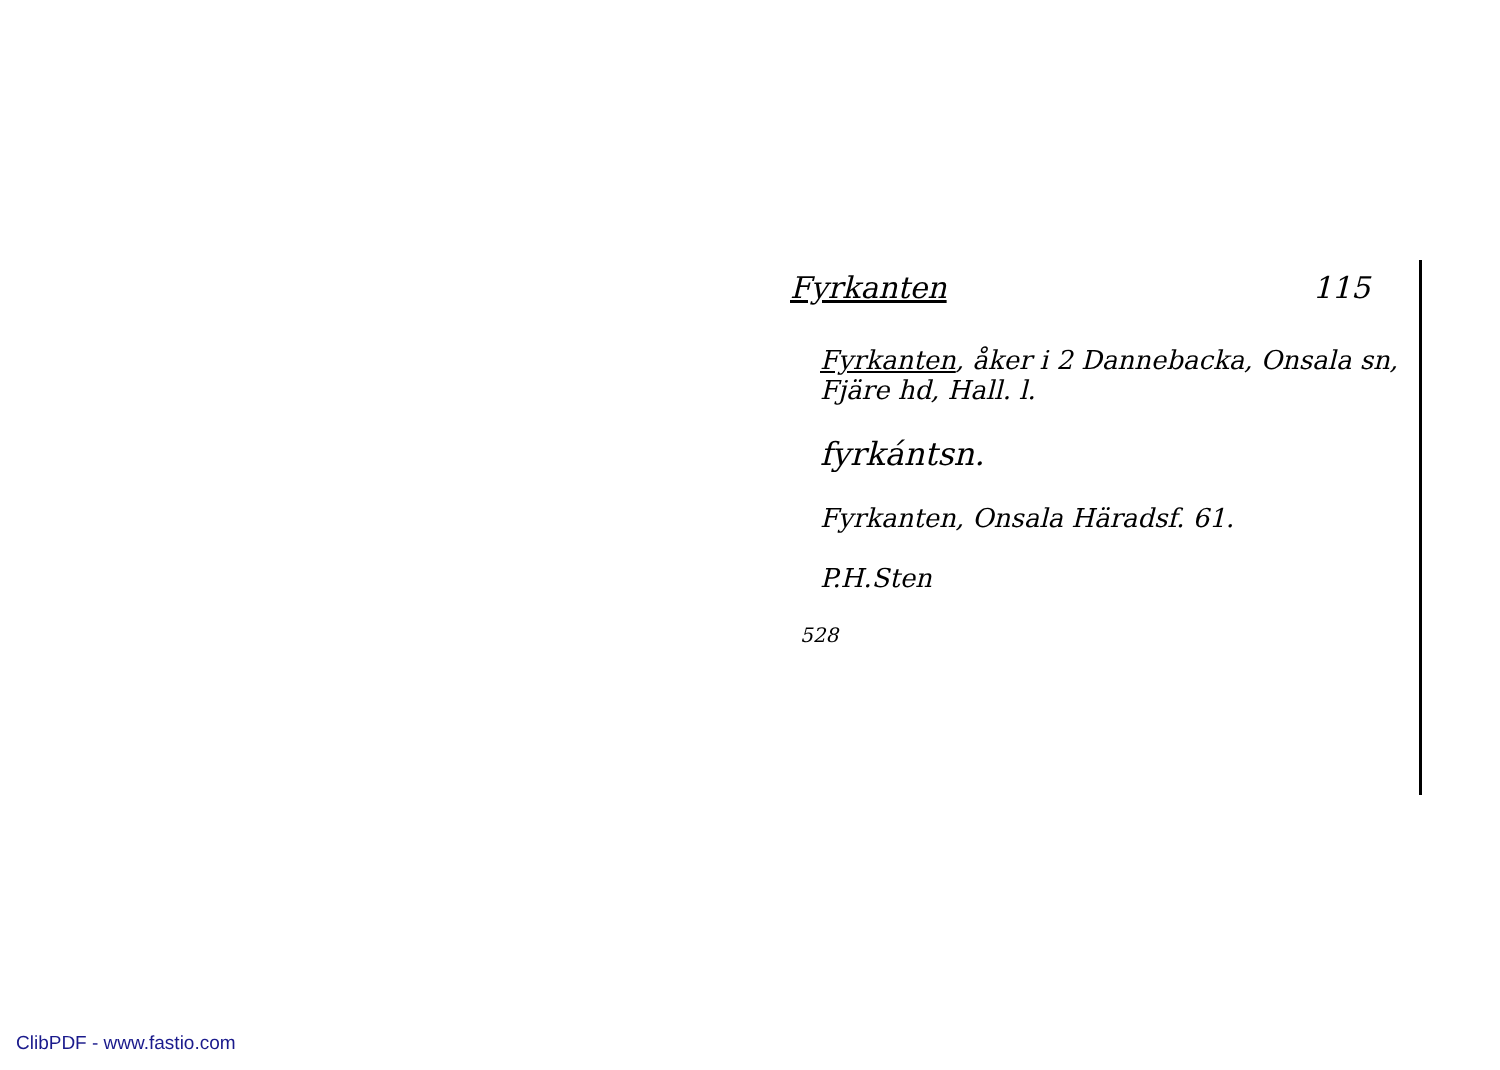Fyrkanten 115
Fyrkanten, åker i 2 Dannebacka, Onsala sn, Fjäre hd, Hall. l.
fyrkántsn.
Fyrkanten, Onsala Häradsf. 61.
P.H.Sten
528
ClibPDF - www.fastio.com